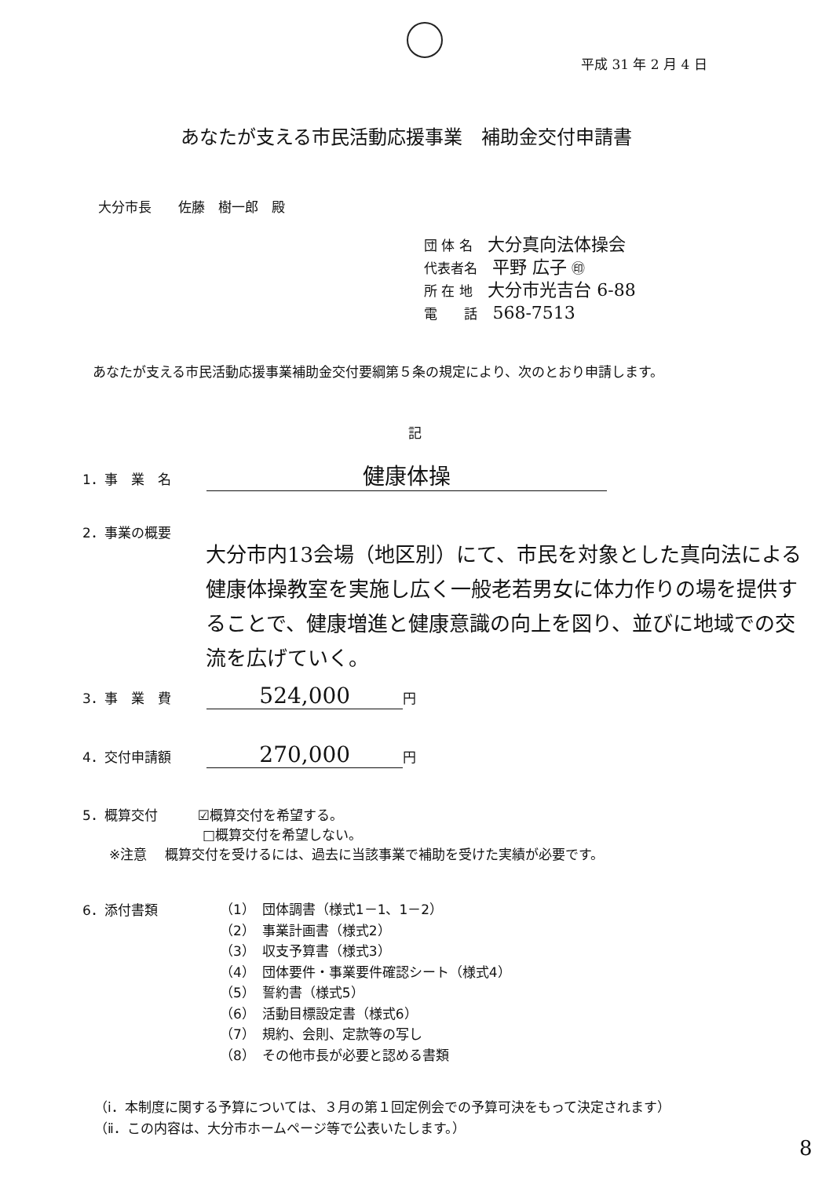平成 31 年 2 月 4 日
あなたが支える市民活動応援事業　補助金交付申請書
大分市長　　佐藤　樹一郎　殿
団 体 名 大分真向法体操会
代表者名 平野 広子 ㊞
所 在 地 大分市光吉台 6-88
電　　話 568-7513
あなたが支える市民活動応援事業補助金交付要綱第５条の規定により、次のとおり申請します。
記
1．事　業　名 健康体操
2．事業の概要
大分市内13会場（地区別）にて、市民を対象とした真向法による健康体操教室を実施し広く一般老若男女に体力作りの場を提供することで、健康増進と健康意識の向上を図り、並びに地域での交流を広げていく。
3．事　業　費 524,000 円
4．交付申請額 270,000 円
5．概算交付　　　☑概算交付を希望する。
　　　　　　　　　□概算交付を希望しない。
　　※注意　 概算交付を受けるには、過去に当該事業で補助を受けた実績が必要です。
6．添付書類
（1）　団体調書（様式1－1、1－2）
（2）　事業計画書（様式2）
（3）　収支予算書（様式3）
（4）　団体要件・事業要件確認シート（様式4）
（5）　誓約書（様式5）
（6）　活動目標設定書（様式6）
（7）　規約、会則、定款等の写し
（8）　その他市長が必要と認める書類
（ⅰ．本制度に関する予算については、３月の第１回定例会での予算可決をもって決定されます）
（ⅱ．この内容は、大分市ホームページ等で公表いたします。）
8